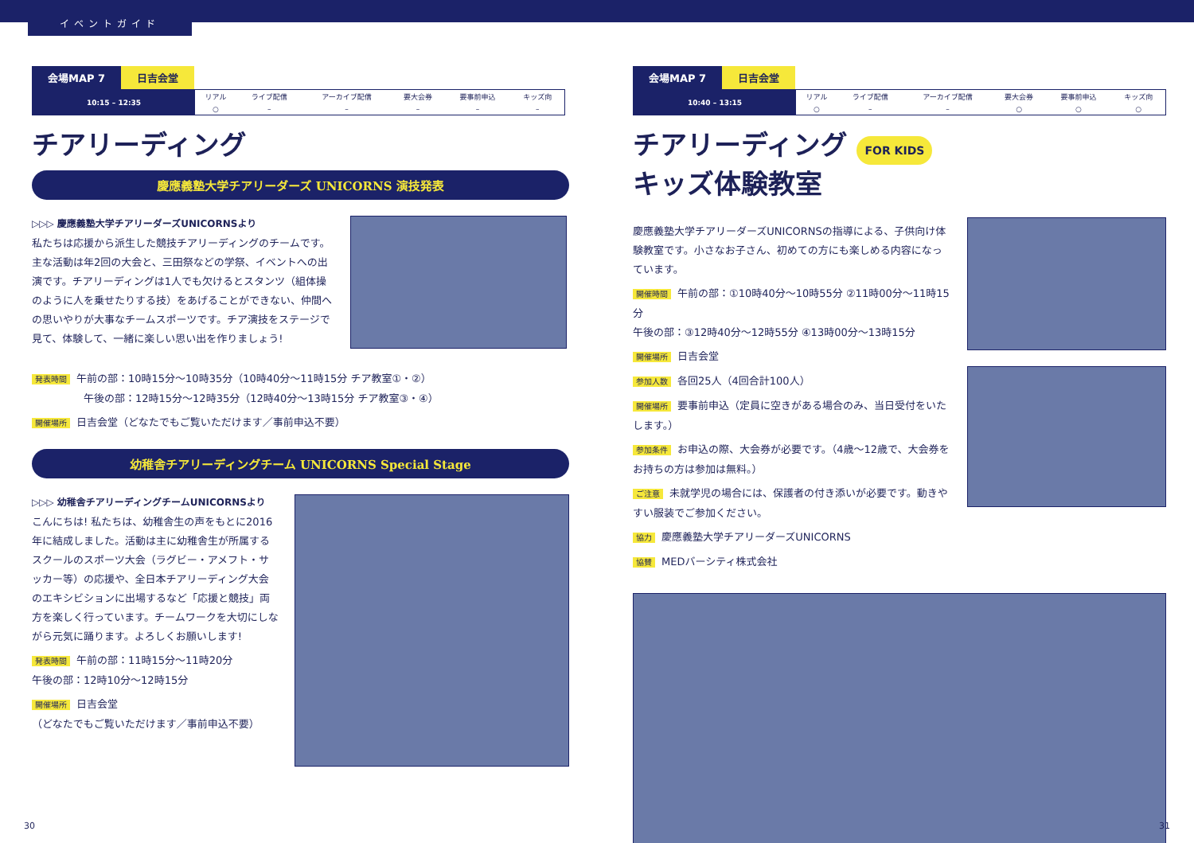イベントガイド
会場MAP 7 日吉会堂
| 10:15 – 12:35 | リアル | ライブ配信 | アーカイブ配信 | 要大会券 | 要事前申込 | キッズ向 |
| | ○ | – | – | – | – | – |
チアリーディング
慶應義塾大学チアリーダーズ UNICORNS 演技発表
▷▷▷ 慶應義塾大学チアリーダーズUNICORNSより
私たちは応援から派生した競技チアリーディングのチームです。主な活動は年2回の大会と、三田祭などの学祭、イベントへの出演です。チアリーディングは1人でも欠けるとスタンツ（組体操のように人を乗せたりする技）をあげることができない、仲間への思いやりが大事なチームスポーツです。チア演技をステージで見て、体験して、一緒に楽しい思い出を作りましょう!
発表時間 午前の部：10時15分～10時35分（10時40分～11時15分 チア教室①・②）
　　　　　午後の部：12時15分～12時35分（12時40分～13時15分 チア教室③・④）
開催場所 日吉会堂（どなたでもご覧いただけます／事前申込不要）
幼稚舎チアリーディングチーム UNICORNS Special Stage
▷▷▷ 幼稚舎チアリーディングチームUNICORNSより
こんにちは! 私たちは、幼稚舎生の声をもとに2016年に結成しました。活動は主に幼稚舎生が所属するスクールのスポーツ大会（ラグビー・アメフト・サッカー等）の応援や、全日本チアリーディング大会のエキシビションに出場するなど「応援と競技」両方を楽しく行っています。チームワークを大切にしながら元気に踊ります。よろしくお願いします!
発表時間 午前の部：11時15分～11時20分
午後の部：12時10分～12時15分
開催場所 日吉会堂
（どなたでもご覧いただけます／事前申込不要）
会場MAP 7 日吉会堂
| 10:40 – 13:15 | リアル | ライブ配信 | アーカイブ配信 | 要大会券 | 要事前申込 | キッズ向 |
| | ○ | – | – | ○ | ○ | ○ |
チアリーディング FOR KIDS
キッズ体験教室
慶應義塾大学チアリーダーズUNICORNSの指導による、子供向け体験教室です。小さなお子さん、初めての方にも楽しめる内容になっています。
開催時間 午前の部：①10時40分～10時55分 ②11時00分～11時15分
午後の部：③12時40分～12時55分 ④13時00分～13時15分
開催場所 日吉会堂
参加人数 各回25人（4回合計100人）
開催場所 要事前申込（定員に空きがある場合のみ、当日受付をいたします。）
参加条件 お申込の際、大会券が必要です。（4歳～12歳で、大会券をお持ちの方は参加は無料。）
ご注意 未就学児の場合には、保護者の付き添いが必要です。動きやすい服装でご参加ください。
協力 慶應義塾大学チアリーダーズUNICORNS
協賛 MEDバーシティ株式会社
30 31